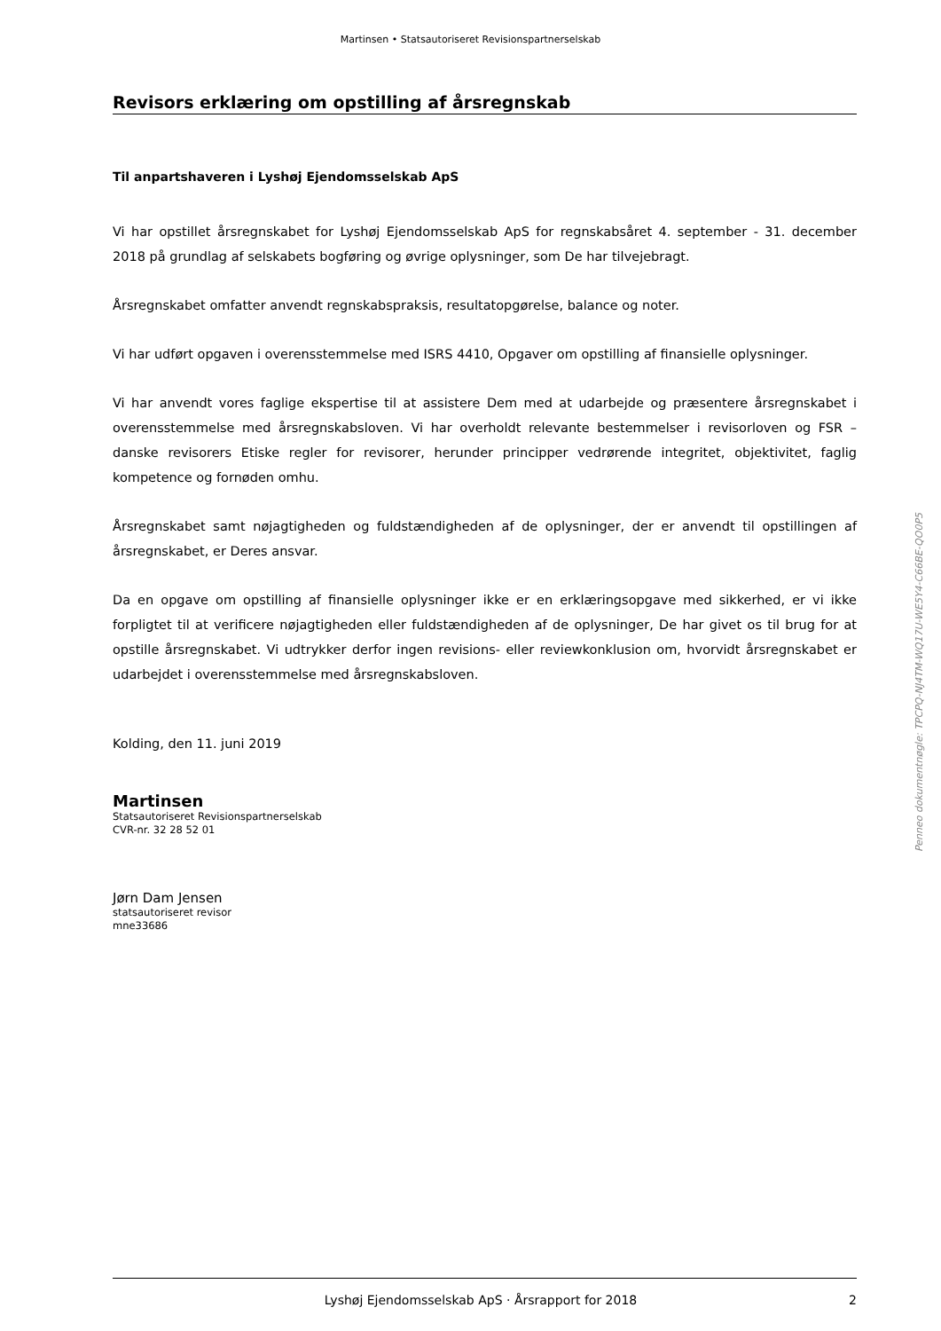Martinsen • Statsautoriseret Revisionspartnerselskab
Revisors erklæring om opstilling af årsregnskab
Til anpartshaveren i Lyshøj Ejendomsselskab ApS
Vi har opstillet årsregnskabet for Lyshøj Ejendomsselskab ApS for regnskabsåret 4. september - 31. december 2018 på grundlag af selskabets bogføring og øvrige oplysninger, som De har tilvejebragt.
Årsregnskabet omfatter anvendt regnskabspraksis, resultatopgørelse, balance og noter.
Vi har udført opgaven i overensstemmelse med ISRS 4410, Opgaver om opstilling af finansielle oplysninger.
Vi har anvendt vores faglige ekspertise til at assistere Dem med at udarbejde og præsentere årsregnskabet i overensstemmelse med årsregnskabsloven. Vi har overholdt relevante bestemmelser i revisorloven og FSR – danske revisorers Etiske regler for revisorer, herunder principper vedrørende integritet, objektivitet, faglig kompetence og fornøden omhu.
Årsregnskabet samt nøjagtigheden og fuldstændigheden af de oplysninger, der er anvendt til opstillingen af årsregnskabet, er Deres ansvar.
Da en opgave om opstilling af finansielle oplysninger ikke er en erklæringsopgave med sikkerhed, er vi ikke forpligtet til at verificere nøjagtigheden eller fuldstændigheden af de oplysninger, De har givet os til brug for at opstille årsregnskabet. Vi udtrykker derfor ingen revisions- eller reviewkonklusion om, hvorvidt årsregnskabet er udarbejdet i overensstemmelse med årsregnskabsloven.
Kolding, den 11. juni 2019
Martinsen
Statsautoriseret Revisionspartnerselskab
CVR-nr. 32 28 52 01
Jørn Dam Jensen
statsautoriseret revisor
mne33686
Penneo dokumentnøgle: TPCPQ-NJ4TM-WQ17U-WE5Y4-C66BE-QO0P5
Lyshøj Ejendomsselskab ApS · Årsrapport for 2018 2